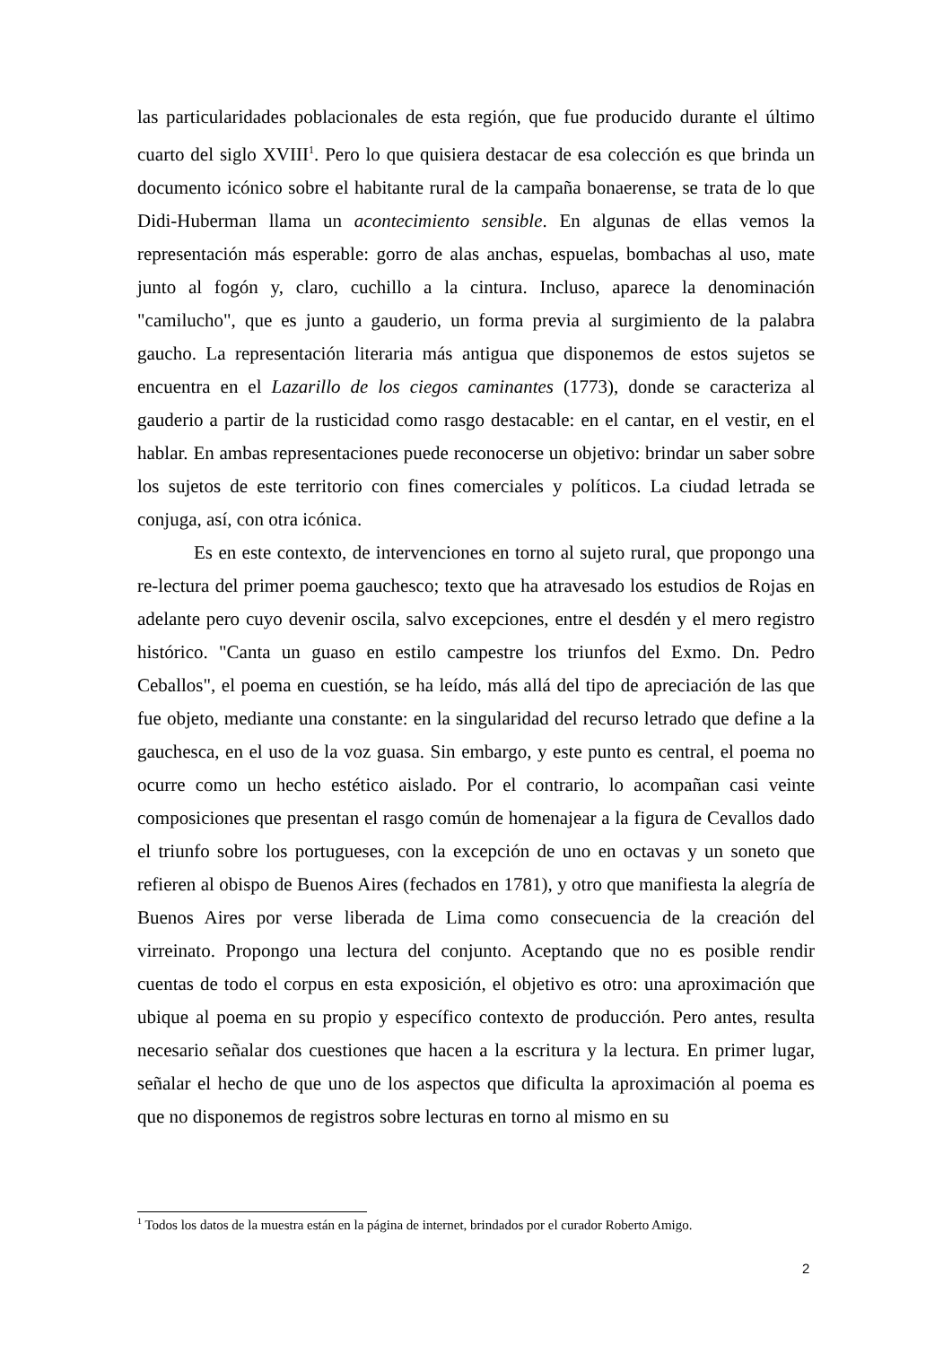las particularidades poblacionales de esta región, que fue producido durante el último cuarto del siglo XVIII<sup>1</sup>. Pero lo que quisiera destacar de esa colección es que brinda un documento icónico sobre el habitante rural de la campaña bonaerense, se trata de lo que Didi-Huberman llama un acontecimiento sensible. En algunas de ellas vemos la representación más esperable: gorro de alas anchas, espuelas, bombachas al uso, mate junto al fogón y, claro, cuchillo a la cintura. Incluso, aparece la denominación "camilucho", que es junto a gauderio, un forma previa al surgimiento de la palabra gaucho. La representación literaria más antigua que disponemos de estos sujetos se encuentra en el Lazarillo de los ciegos caminantes (1773), donde se caracteriza al gauderio a partir de la rusticidad como rasgo destacable: en el cantar, en el vestir, en el hablar. En ambas representaciones puede reconocerse un objetivo: brindar un saber sobre los sujetos de este territorio con fines comerciales y políticos. La ciudad letrada se conjuga, así, con otra icónica.
Es en este contexto, de intervenciones en torno al sujeto rural, que propongo una re-lectura del primer poema gauchesco; texto que ha atravesado los estudios de Rojas en adelante pero cuyo devenir oscila, salvo excepciones, entre el desdén y el mero registro histórico. "Canta un guaso en estilo campestre los triunfos del Exmo. Dn. Pedro Ceballos", el poema en cuestión, se ha leído, más allá del tipo de apreciación de las que fue objeto, mediante una constante: en la singularidad del recurso letrado que define a la gauchesca, en el uso de la voz guasa. Sin embargo, y este punto es central, el poema no ocurre como un hecho estético aislado. Por el contrario, lo acompañan casi veinte composiciones que presentan el rasgo común de homenajear a la figura de Cevallos dado el triunfo sobre los portugueses, con la excepción de uno en octavas y un soneto que refieren al obispo de Buenos Aires (fechados en 1781), y otro que manifiesta la alegría de Buenos Aires por verse liberada de Lima como consecuencia de la creación del virreinato. Propongo una lectura del conjunto. Aceptando que no es posible rendir cuentas de todo el corpus en esta exposición, el objetivo es otro: una aproximación que ubique al poema en su propio y específico contexto de producción. Pero antes, resulta necesario señalar dos cuestiones que hacen a la escritura y la lectura. En primer lugar, señalar el hecho de que uno de los aspectos que dificulta la aproximación al poema es que no disponemos de registros sobre lecturas en torno al mismo en su
<sup>1</sup> Todos los datos de la muestra están en la página de internet, brindados por el curador Roberto Amigo.
2